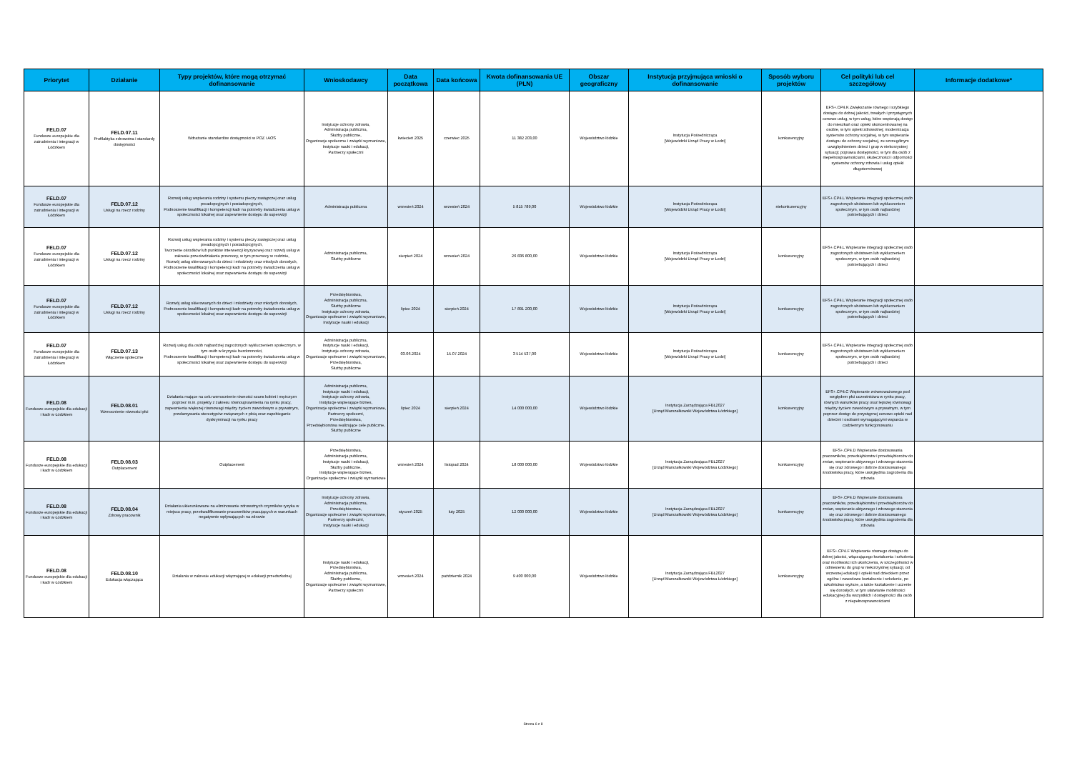| Priorytet | Działanie | Typy projektów, które mogą otrzymać dofinansowanie | Wnioskodawcy | Data początkowa | Data końcowa | Kwota dofinansowania UE (PLN) | Obszar geograficzny | Instytucja przyjmująca wnioski o dofinansowanie | Sposób wyboru projektów | Cel polityki lub cel szczegółowy | Informacje dodatkowe* |
| --- | --- | --- | --- | --- | --- | --- | --- | --- | --- | --- | --- |
| FELD.07 Fundusze europejskie dla zatrudnienia i integracji w Łódzkiem | FELD.07.11 Profilaktyka zdrowotna i standardy dostępności | Wdrażanie standardów dostępności w POZ i AOS | Instytucje ochrony zdrowia, Administracja publiczna, Służby publiczne, Organizacje społeczne i związki wyznaniowe, Instytucje nauki i edukacji, Partnerzy społeczni | kwiecień 2025 | czerwiec 2025 | 11 382 203,00 | Województwo łódzkie | Instytucja Pośrednicząca [Wojewódzki Urząd Pracy w Łodzi] | konkurencyjny | EFS+.CP4.K Zwiększanie równego i szybkiego dostępu do dobrej jakości, trwałych i przystępnych cenowo usług, w tym usług, które wspierają dostęp do mieszkań oraz opieki skoncentrowanej na osobie, w tym opieki zdrowotnej; modernizacja systemów ochrony socjalnej, w tym wspieranie dostępu do ochrony socjalnej, ze szczególnym uwzględnieniem dzieci i grup w niekorzystnej sytuacji; poprawa dostępności, w tym dla osób z niepełnosprawnościami, skuteczności i odporności systemów ochrony zdrowia i usług opieki długoterminowej | |
| FELD.07 Fundusze europejskie dla zatrudnienia i integracji w Łódzkiem | FELD.07.12 Usługi na rzecz rodziny | Rozwój usług wspierania rodziny i systemu pieczy zastępczej oraz usług preadopcyjnych i postadopcyjnych, Podnoszenie kwalifikacji i kompetencji kadr na potrzeby świadczenia usług w społeczności lokalnej oraz zapewnienie dostępu do superwizji | Administracja publiczna | wrzesień 2024 | wrzesień 2024 | 5 815 789,00 | Województwo łódzkie | Instytucja Pośrednicząca [Wojewódzki Urząd Pracy w Łodzi] | niekonkurencyjny | EFS+.CP4.L Wspieranie integracji społecznej osób zagrożonych ubóstwem lub wykluczeniem społecznym, w tym osób najbardziej potrzebujących i dzieci | |
| FELD.07 Fundusze europejskie dla zatrudnienia i integracji w Łódzkiem | FELD.07.12 Usługi na rzecz rodziny | Rozwój usług wspierania rodziny i systemu pieczy zastępczej oraz usług preadopcyjnych i postadopcyjnych, Tworzenie ośrodków lub punktów interwencji kryzysowej oraz rozwój usług w zakresie przeciwdziałania przemocy, w tym przemocy w rodzinie, Rozwój usług skierowanych do dzieci i młodzieży oraz młodych dorosłych, Podnoszenie kwalifikacji i kompetencji kadr na potrzeby świadczenia usług w społeczności lokalnej oraz zapewnienie dostępu do superwizji | Administracja publiczna, Służby publiczne | sierpień 2024 | wrzesień 2024 | 26 836 800,00 | Województwo łódzkie | Instytucja Pośrednicząca [Wojewódzki Urząd Pracy w Łodzi] | konkurencyjny | EFS+.CP4.L Wspieranie integracji społecznej osób zagrożonych ubóstwem lub wykluczeniem społecznym, w tym osób najbardziej potrzebujących i dzieci | |
| FELD.07 Fundusze europejskie dla zatrudnienia i integracji w Łódzkiem | FELD.07.12 Usługi na rzecz rodziny | Rozwój usług skierowanych do dzieci i młodzieży oraz młodych dorosłych, Podnoszenie kwalifikacji i kompetencji kadr na potrzeby świadczenia usług w społeczności lokalnej oraz zapewnienie dostępu do superwizji | Przedsiębiorstwa, Administracja publiczna, Służby publiczne Instytucje ochrony zdrowia, Organizacje społeczne i związki wyznaniowe, Instytucje nauki i edukacji | lipiec 2024 | sierpień 2024 | 17 891 200,00 | Województwo łódzkie | Instytucja Pośrednicząca [Wojewódzki Urząd Pracy w Łodzi] | konkurencyjny | EFS+.CP4.L Wspieranie integracji społecznej osób zagrożonych ubóstwem lub wykluczeniem społecznym, w tym osób najbardziej potrzebujących i dzieci | |
| FELD.07 Fundusze europejskie dla zatrudnienia i integracji w Łódzkiem | FELD.07.13 Włączenie społeczne | Rozwój usług dla osób najbardziej zagrożonych wykluczeniem społecznym, w tym osób w kryzysie bezdomności, Podnoszenie kwalifikacji i kompetencji kadr na potrzeby świadczenia usług w społeczności lokalnej oraz zapewnienie dostępu do superwizji | Administracja publiczna, Instytucje nauki i edukacji, Instytucje ochrony zdrowia, Organizacje społeczne i związki wyznaniowe, Przedsiębiorstwa, Służby publiczne | 03.06.2024 | 15.07.2024 | 3 514 537,00 | Województwo łódzkie | Instytucja Pośrednicząca [Wojewódzki Urząd Pracy w Łodzi] | konkurencyjny | EFS+.CP4.L Wspieranie integracji społecznej osób zagrożonych ubóstwem lub wykluczeniem społecznym, w tym osób najbardziej potrzebujących i dzieci | |
| FELD.08 Fundusze europejskie dla edukacji i kadr w Łódzkiem | FELD.08.01 Wzmocnienie równości płci | Działania mające na celu wzmocnienie równości szans kobiet i mężczyzn poprzez m.in. projekty z zakresu równouprawnienia na rynku pracy, zapewnienia większej równowagi między życiem zawodowym a prywatnym, przełamywania stereotypów związanych z płcią oraz zapobieganie dyskryminacji na rynku pracy | Administracja publiczna, Instytucje nauki i edukacji, Instytucje ochrony zdrowia, Instytucje wspierające biznes, Organizacje społeczne i związki wyznaniowe, Partnerzy społeczni, Przedsiębiorstwa, Przedsiębiorstwa realizujące cele publiczne, Służby publiczne | lipiec 2024 | sierpień 2024 | 14 000 000,00 | Województwo łódzkie | Instytucja Zarządzająca FEŁ2027 [Urząd Marszałkowski Województwa Łódzkiego] | konkurencyjny | EFS+.CP4.C Wspieranie zrównoważonego pod względem płci uczestnictwa w rynku pracy, równych warunków pracy oraz lepszej równowagi między życiem zawodowym a prywatnym, w tym poprzez dostęp do przystępnej cenowo opieki nad dziećmi i osobami wymagającymi wsparcia w codziennym funkcjonowaniu | |
| FELD.08 Fundusze europejskie dla edukacji i kadr w Łódzkiem | FELD.08.03 Outplacement | Outplacement | Przedsiębiorstwa, Administracja publiczna, Instytucje nauki i edukacji, Służby publiczne, Instytucje wspierające biznes, Organizacje społeczne i związki wyznaniowe | wrzesień 2024 | listopad 2024 | 18 000 000,00 | Województwo łódzkie | Instytucja Zarządzająca FEŁ2027 [Urząd Marszałkowski Województwa Łódzkiego] | konkurencyjny | EFS+.CP4.D Wspieranie dostosowania pracowników, przedsiębiorstw i przedsiębiorców do zmian, wspieranie aktywnego i zdrowego starzenia się oraz zdrowego i dobrze dostosowanego środowiska pracy, które uwzględnia zagrożenia dla zdrowia | |
| FELD.08 Fundusze europejskie dla edukacji i kadr w Łódzkiem | FELD.08.04 Zdrowy pracownik | Działania ukierunkowane na eliminowanie zdrowotnych czynników ryzyka w miejscu pracy, przekwalifikowanie pracowników pracujących w warunkach negatywnie wpływających na zdrowie | Instytucje ochrony zdrowia, Administracja publiczna, Przedsiębiorstwa, Organizacje społeczne i związki wyznaniowe, Partnerzy społeczni, Instytucje nauki i edukacji | styczeń 2025 | luty 2025 | 12 000 000,00 | Województwo łódzkie | Instytucja Zarządzająca FEŁ2027 [Urząd Marszałkowski Województwa Łódzkiego] | konkurencyjny | EFS+.CP4.D Wspieranie dostosowania pracowników, przedsiębiorstw i przedsiębiorców do zmian, wspieranie aktywnego i zdrowego starzenia się oraz zdrowego i dobrze dostosowanego środowiska pracy, które uwzględnia zagrożenia dla zdrowia | |
| FELD.08 Fundusze europejskie dla edukacji i kadr w Łódzkiem | FELD.08.10 Edukacja włączająca | Działania w zakresie edukacji włączającej w edukacji przedszkolnej | Instytucje nauki i edukacji, Przedsiębiorstwa, Administracja publiczna, Służby publiczne, Organizacje społeczne i związki wyznaniowe, Partnerzy społeczni | wrzesień 2024 | październik 2024 | 9 400 000,00 | Województwo łódzkie | Instytucja Zarządzająca FEŁ2027 [Urząd Marszałkowski Województwa Łódzkiego] | konkurencyjny | EFS+.CP4.F Wspieranie równego dostępu do dobrej jakości, włączającego kształcenia i szkolenia oraz możliwości ich ukończenia, w szczególności w odniesieniu do grup w niekorzystnej sytuacji, od wczesnej edukacji i opieki nad dzieckiem przez ogólne i zawodowe kształcenie i szkolenie, po szkolnictwo wyższe, a także kształcenie i uczenie się dorosłych, w tym ułatwianie mobilności edukacyjnej dla wszystkich i dostępności dla osób z niepełnosprawnościami | |
Strona 6 z 8